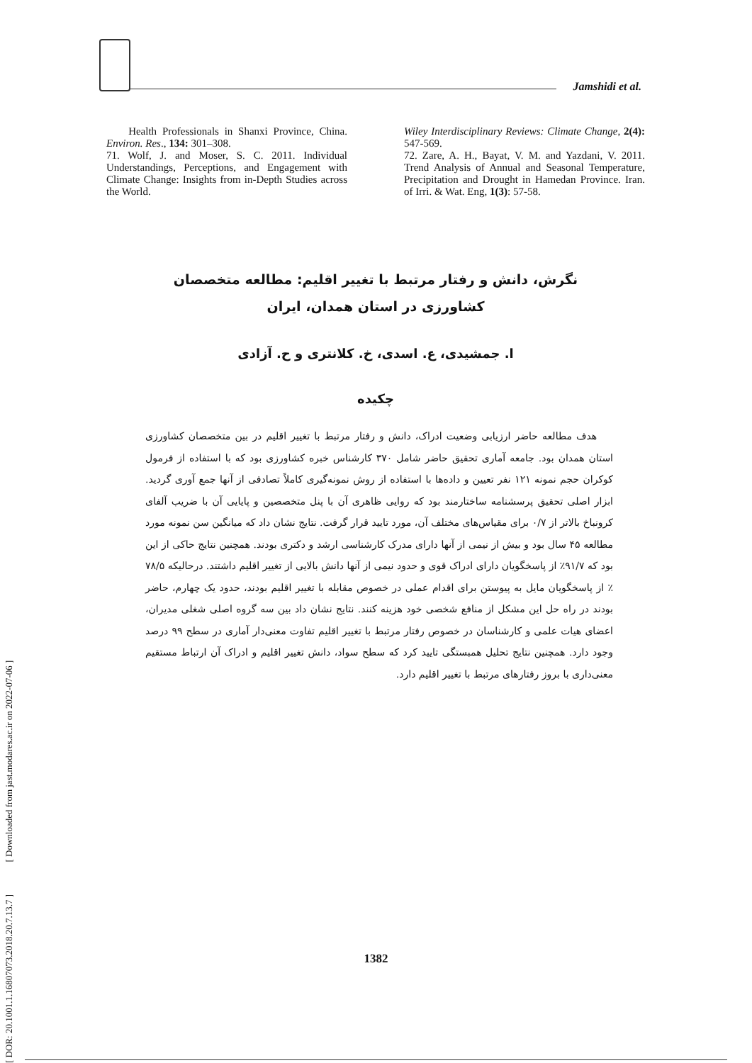Jamshidi et al.
Health Professionals in Shanxi Province, China. Environ. Res., 134: 301–308.
71. Wolf, J. and Moser, S. C. 2011. Individual Understandings, Perceptions, and Engagement with Climate Change: Insights from in-Depth Studies across the World.
Wiley Interdisciplinary Reviews: Climate Change, 2(4): 547-569.
72. Zare, A. H., Bayat, V. M. and Yazdani, V. 2011. Trend Analysis of Annual and Seasonal Temperature, Precipitation and Drought in Hamedan Province. Iran. of Irri. & Wat. Eng, 1(3): 57-58.
نگرش، دانش و رفتار مرتبط با تغییر اقلیم: مطالعه متخصصان کشاورزی در استان همدان، ایران
ا. جمشیدی، ع. اسدی، خ. کلانتری و ح. آزادی
چکیده
هدف مطالعه حاضر ارزیابی وضعیت ادراک، دانش و رفتار مرتبط با تغییر اقلیم در بین متخصصان کشاورزی استان همدان بود. جامعه آماری تحقیق حاضر شامل ۳۷۰ کارشناس خبره کشاورزی بود که با استفاده از فرمول کوکران حجم نمونه ۱۲۱ نفر تعیین و داده‌ها با استفاده از روش نمونه‌گیری کاملاً تصادفی از آنها جمع آوری گردید. ابزار اصلی تحقیق پرسشنامه ساختارمند بود که روایی ظاهری آن با پنل متخصصین و پایایی آن با ضریب آلفای کرونباخ بالاتر از ۰/۷ برای مقیاس‌های مختلف آن، مورد تایید قرار گرفت. نتایج نشان داد که میانگین سن نمونه مورد مطالعه ۴۵ سال بود و بیش از نیمی از آنها دارای مدرک کارشناسی ارشد و دکتری بودند. همچنین نتایج حاکی از این بود که ۹۱/۷٪ از پاسخگویان دارای ادراک قوی و حدود نیمی از آنها دانش بالایی از تغییر اقلیم داشتند. درحالیکه ۷۸/۵ ٪ از پاسخگویان مایل به پیوستن برای اقدام عملی در خصوص مقابله با تغییر اقلیم بودند، حدود یک چهارم، حاضر بودند در راه حل این مشکل از منافع شخصی خود هزینه کنند. نتایج نشان داد بین سه گروه اصلی شغلی مدیران، اعضای هیات علمی و کارشناسان در خصوص رفتار مرتبط با تغییر اقلیم تفاوت معنی‌دار آماری در سطح ۹۹ درصد وجود دارد. همچنین نتایج تحلیل همبستگی تایید کرد که سطح سواد، دانش تغییر اقلیم و ادراک آن ارتباط مستقیم معنی‌داری با بروز رفتارهای مرتبط با تغییر اقلیم دارد.
[ DOR: 20.1001.1.16807073.2018.20.7.13.7 ] [ Downloaded from jast.modares.ac.ir on 2022-07-06 ]
1382